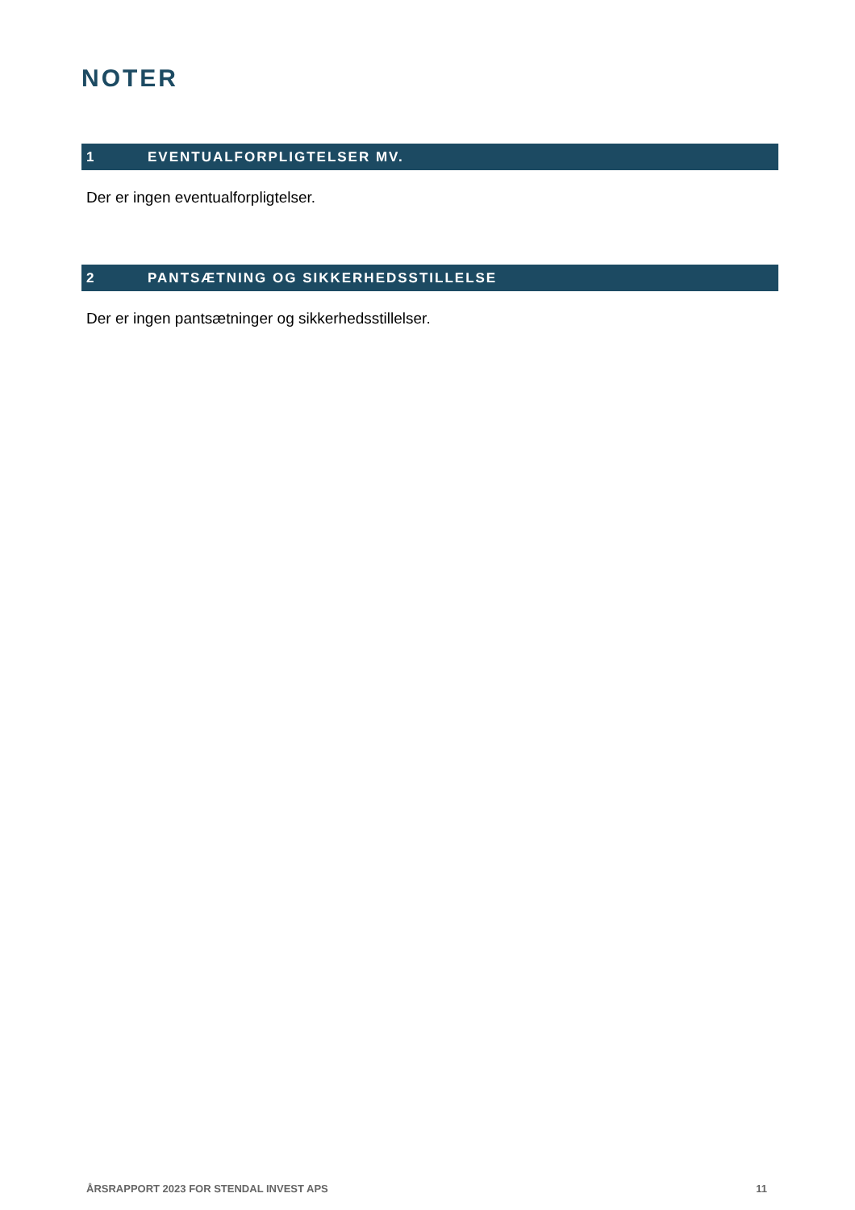NOTER
1 EVENTUALFORPLIGTELSER MV.
Der er ingen eventualforpligtelser.
2 PANTSÆTNING OG SIKKERHEDSSTILLELSE
Der er ingen pantsætninger og sikkerhedsstillelser.
ÅRSRAPPORT 2023 FOR STENDAL INVEST APS 11